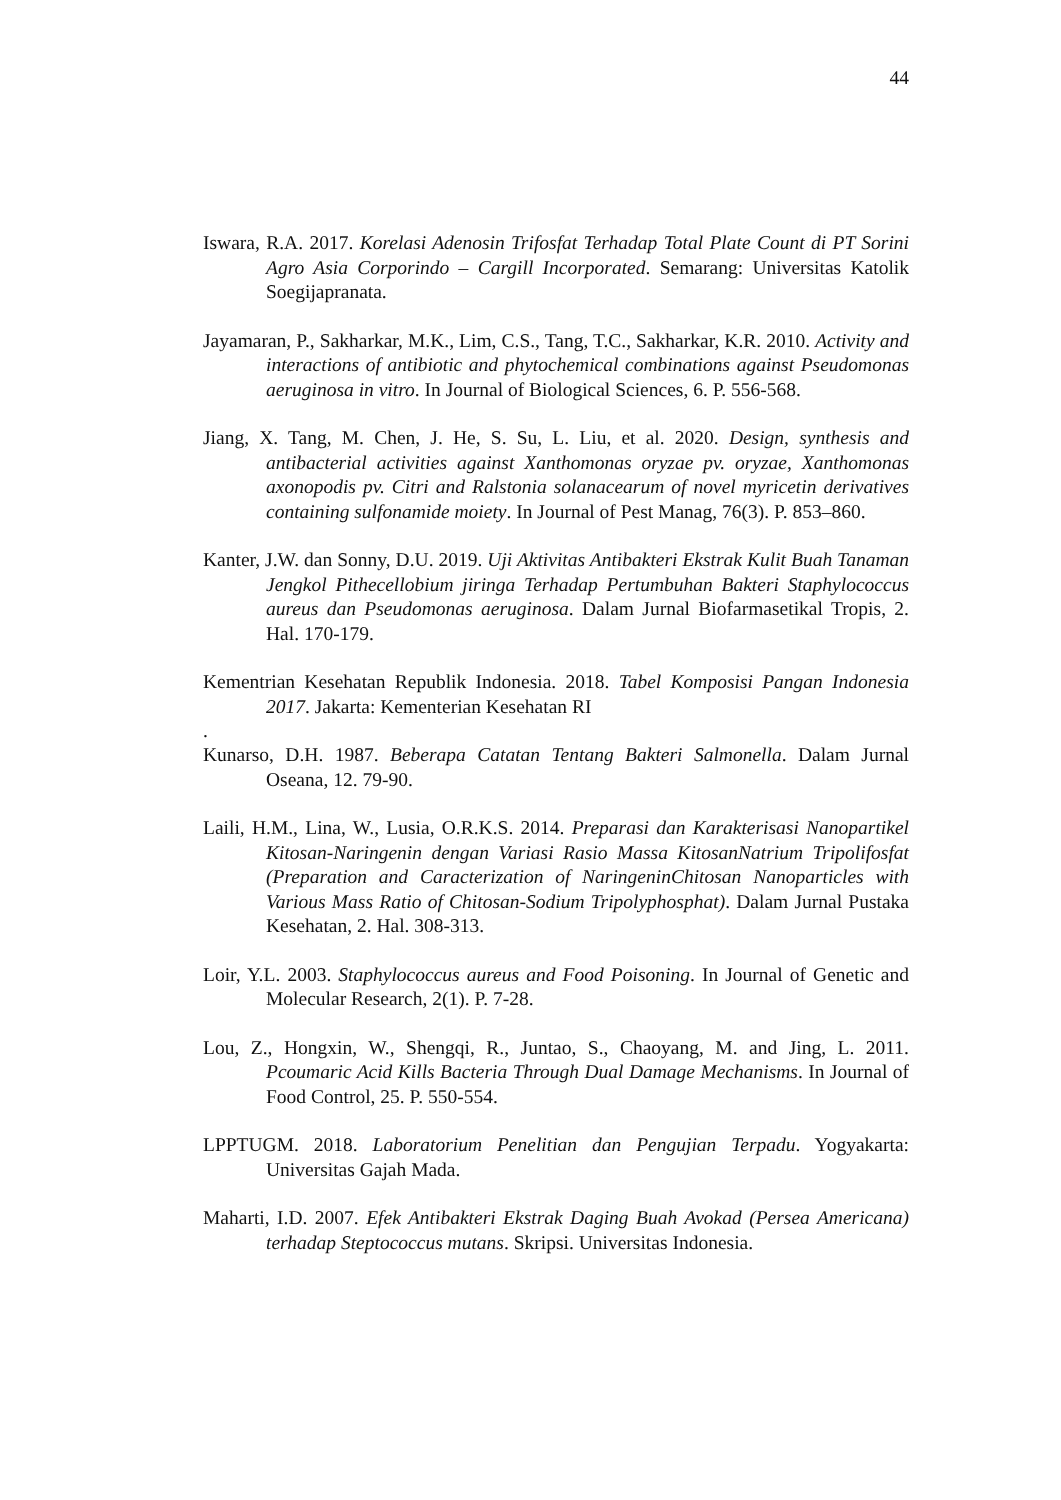44
Iswara, R.A. 2017. Korelasi Adenosin Trifosfat Terhadap Total Plate Count di PT Sorini Agro Asia Corporindo – Cargill Incorporated. Semarang: Universitas Katolik Soegijapranata.
Jayamaran, P., Sakharkar, M.K., Lim, C.S., Tang, T.C., Sakharkar, K.R. 2010. Activity and interactions of antibiotic and phytochemical combinations against Pseudomonas aeruginosa in vitro. In Journal of Biological Sciences, 6. P. 556-568.
Jiang, X. Tang, M. Chen, J. He, S. Su, L. Liu, et al. 2020. Design, synthesis and antibacterial activities against Xanthomonas oryzae pv. oryzae, Xanthomonas axonopodis pv. Citri and Ralstonia solanacearum of novel myricetin derivatives containing sulfonamide moiety. In Journal of Pest Manag, 76(3). P. 853–860.
Kanter, J.W. dan Sonny, D.U. 2019. Uji Aktivitas Antibakteri Ekstrak Kulit Buah Tanaman Jengkol Pithecellobium jiringa Terhadap Pertumbuhan Bakteri Staphylococcus aureus dan Pseudomonas aeruginosa. Dalam Jurnal Biofarmasetikal Tropis, 2. Hal. 170-179.
Kementrian Kesehatan Republik Indonesia. 2018. Tabel Komposisi Pangan Indonesia 2017. Jakarta: Kementerian Kesehatan RI
.
Kunarso, D.H. 1987. Beberapa Catatan Tentang Bakteri Salmonella. Dalam Jurnal Oseana, 12. 79-90.
Laili, H.M., Lina, W., Lusia, O.R.K.S. 2014. Preparasi dan Karakterisasi Nanopartikel Kitosan-Naringenin dengan Variasi Rasio Massa KitosanNatrium Tripolifosfat (Preparation and Caracterization of NaringeninChitosan Nanoparticles with Various Mass Ratio of Chitosan-Sodium Tripolyphosphat). Dalam Jurnal Pustaka Kesehatan, 2. Hal. 308-313.
Loir, Y.L. 2003. Staphylococcus aureus and Food Poisoning. In Journal of Genetic and Molecular Research, 2(1). P. 7-28.
Lou, Z., Hongxin, W., Shengqi, R., Juntao, S., Chaoyang, M. and Jing, L. 2011. Pcoumaric Acid Kills Bacteria Through Dual Damage Mechanisms. In Journal of Food Control, 25. P. 550-554.
LPPTUGM. 2018. Laboratorium Penelitian dan Pengujian Terpadu. Yogyakarta: Universitas Gajah Mada.
Maharti, I.D. 2007. Efek Antibakteri Ekstrak Daging Buah Avokad (Persea Americana) terhadap Steptococcus mutans. Skripsi. Universitas Indonesia.